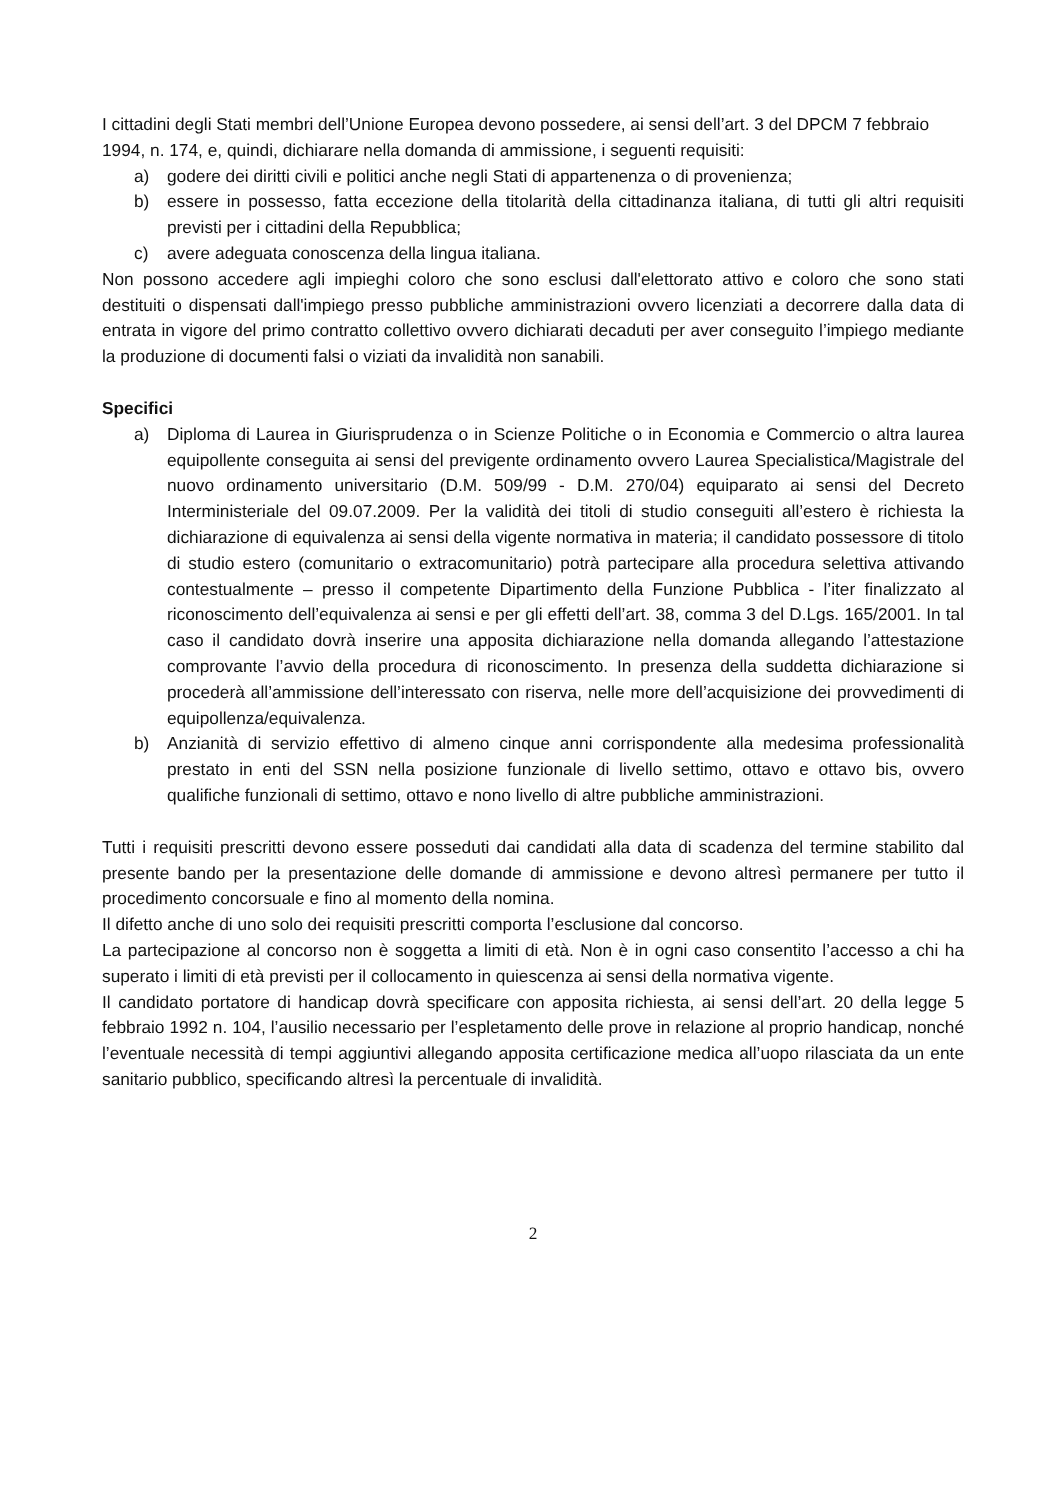I cittadini degli Stati membri dell’Unione Europea devono possedere, ai sensi dell’art. 3 del DPCM 7 febbraio 1994, n. 174, e, quindi, dichiarare nella domanda di ammissione, i seguenti requisiti:
a) godere dei diritti civili e politici anche negli Stati di appartenenza o di provenienza;
b) essere in possesso, fatta eccezione della titolarità della cittadinanza italiana, di tutti gli altri requisiti previsti per i cittadini della Repubblica;
c) avere adeguata conoscenza della lingua italiana.
Non possono accedere agli impieghi coloro che sono esclusi dall'elettorato attivo e coloro che sono stati destituiti o dispensati dall'impiego presso pubbliche amministrazioni ovvero licenziati a decorrere dalla data di entrata in vigore del primo contratto collettivo ovvero dichiarati decaduti per aver conseguito l’impiego mediante la produzione di documenti falsi o viziati da invalidità non sanabili.
Specifici
a) Diploma di Laurea in Giurisprudenza o in Scienze Politiche o in Economia e Commercio o altra laurea equipollente conseguita ai sensi del previgente ordinamento ovvero Laurea Specialistica/Magistrale del nuovo ordinamento universitario (D.M. 509/99 - D.M. 270/04) equiparato ai sensi del Decreto Interministeriale del 09.07.2009. Per la validità dei titoli di studio conseguiti all’estero è richiesta la dichiarazione di equivalenza ai sensi della vigente normativa in materia; il candidato possessore di titolo di studio estero (comunitario o extracomunitario) potrà partecipare alla procedura selettiva attivando contestualmente – presso il competente Dipartimento della Funzione Pubblica - l’iter finalizzato al riconoscimento dell’equivalenza ai sensi e per gli effetti dell’art. 38, comma 3 del D.Lgs. 165/2001. In tal caso il candidato dovrà inserire una apposita dichiarazione nella domanda allegando l’attestazione comprovante l’avvio della procedura di riconoscimento. In presenza della suddetta dichiarazione si procederà all’ammissione dell’interessato con riserva, nelle more dell’acquisizione dei provvedimenti di equipollenza/equivalenza.
b) Anzianità di servizio effettivo di almeno cinque anni corrispondente alla medesima professionalità prestato in enti del SSN nella posizione funzionale di livello settimo, ottavo e ottavo bis, ovvero qualifiche funzionali di settimo, ottavo e nono livello di altre pubbliche amministrazioni.
Tutti i requisiti prescritti devono essere posseduti dai candidati alla data di scadenza del termine stabilito dal presente bando per la presentazione delle domande di ammissione e devono altresì permanere per tutto il procedimento concorsuale e fino al momento della nomina.
Il difetto anche di uno solo dei requisiti prescritti comporta l’esclusione dal concorso.
La partecipazione al concorso non è soggetta a limiti di età. Non è in ogni caso consentito l’accesso a chi ha superato i limiti di età previsti per il collocamento in quiescenza ai sensi della normativa vigente.
Il candidato portatore di handicap dovrà specificare con apposita richiesta, ai sensi dell’art. 20 della legge 5 febbraio 1992 n. 104, l’ausilio necessario per l’espletamento delle prove in relazione al proprio handicap, nonché l’eventuale necessità di tempi aggiuntivi allegando apposita certificazione medica all’uopo rilasciata da un ente sanitario pubblico, specificando altresì la percentuale di invalidità.
2